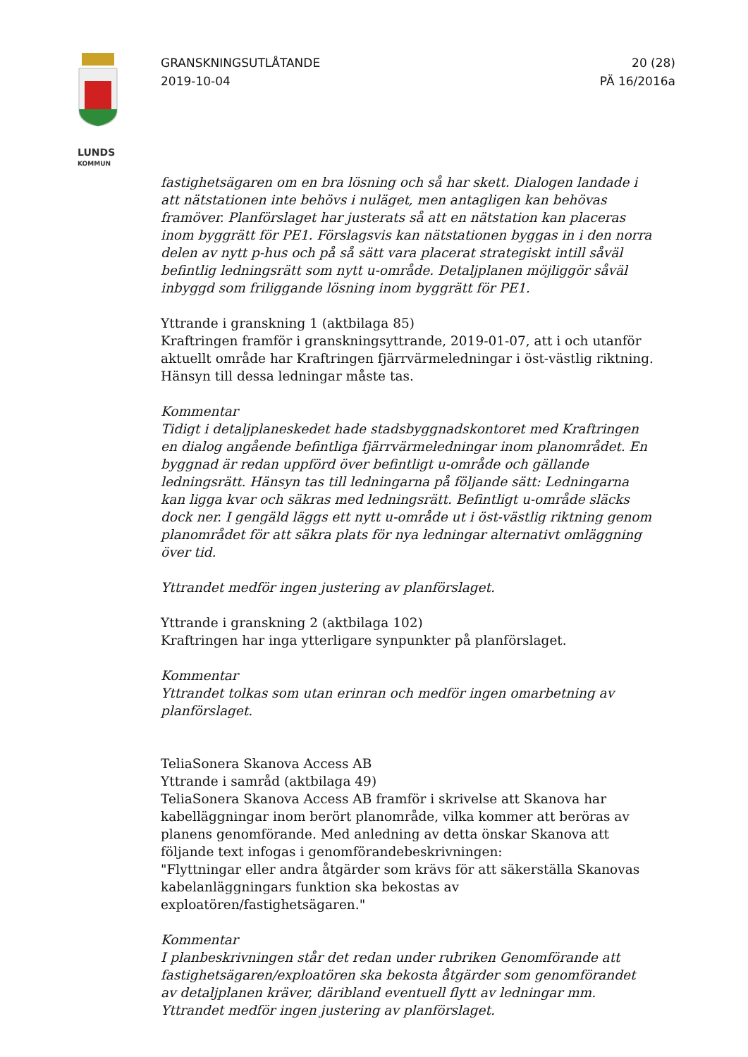LUNDS
KOMMUN
GRANSKNINGSUTLÅTANDE
2019-10-04
20 (28)
PÄ 16/2016a
fastighetsägaren om en bra lösning och så har skett. Dialogen landade i att nätstationen inte behövs i nuläget, men antagligen kan behövas framöver. Planförslaget har justerats så att en nätstation kan placeras inom byggrätt för PE1. Förslagsvis kan nätstationen byggas in i den norra delen av nytt p-hus och på så sätt vara placerat strategiskt intill såväl befintlig ledningsrätt som nytt u-område. Detaljplanen möjliggör såväl inbyggd som friliggande lösning inom byggrätt för PE1.
Yttrande i granskning 1 (aktbilaga 85)
Kraftringen framför i granskningsyttrande, 2019-01-07, att i och utanför aktuellt område har Kraftringen fjärrvärmeledningar i öst-västlig riktning. Hänsyn till dessa ledningar måste tas.
Kommentar
Tidigt i detaljplaneskedet hade stadsbyggnadskontoret med Kraftringen en dialog angående befintliga fjärrvärmeledningar inom planområdet. En byggnad är redan uppförd över befintligt u-område och gällande ledningsrätt. Hänsyn tas till ledningarna på följande sätt: Ledningarna kan ligga kvar och säkras med ledningsrätt. Befintligt u-område släcks dock ner. I gengäld läggs ett nytt u-område ut i öst-västlig riktning genom planområdet för att säkra plats för nya ledningar alternativt omläggning över tid.
Yttrandet medför ingen justering av planförslaget.
Yttrande i granskning 2 (aktbilaga 102)
Kraftringen har inga ytterligare synpunkter på planförslaget.
Kommentar
Yttrandet tolkas som utan erinran och medför ingen omarbetning av planförslaget.
TeliaSonera Skanova Access AB
Yttrande i samråd (aktbilaga 49)
TeliaSonera Skanova Access AB framför i skrivelse att Skanova har kabelläggningar inom berört planområde, vilka kommer att beröras av planens genomförande. Med anledning av detta önskar Skanova att följande text infogas i genomförandebeskrivningen:
"Flyttningar eller andra åtgärder som krävs för att säkerställa Skanovas kabelanläggningars funktion ska bekostas av exploatören/fastighetsägaren."
Kommentar
I planbeskrivningen står det redan under rubriken Genomförande att fastighetsägaren/exploatören ska bekosta åtgärder som genomförandet av detaljplanen kräver, däribland eventuell flytt av ledningar mm.
Yttrandet medför ingen justering av planförslaget.